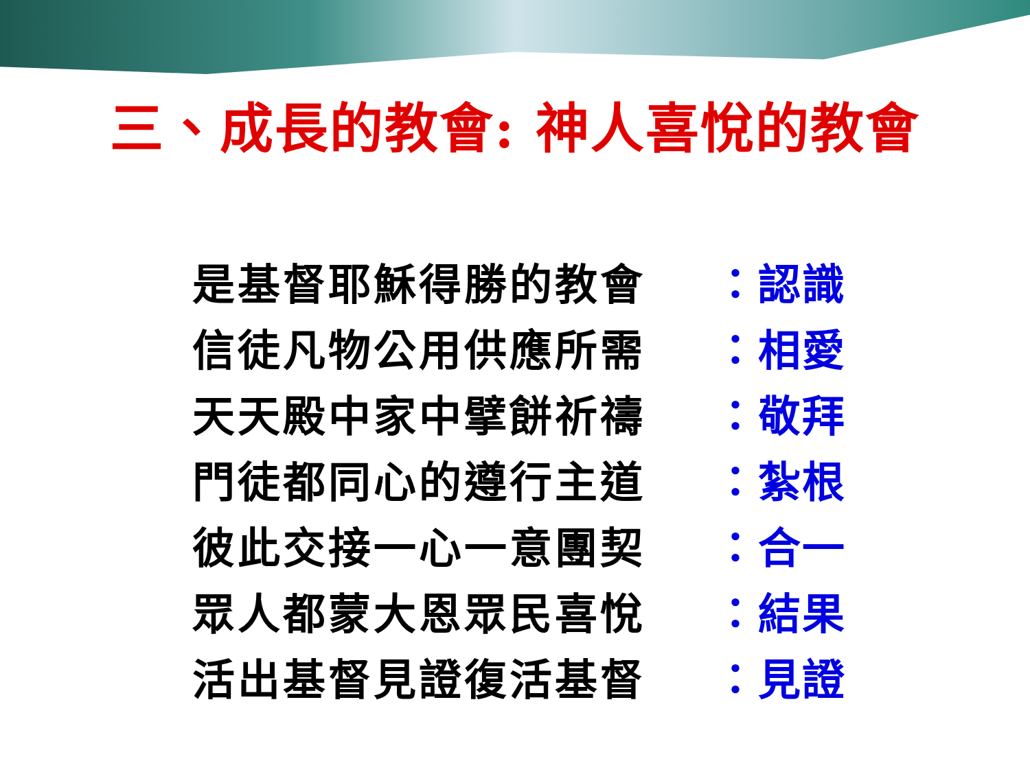三、成長的教會: 神人喜悅的教會
是基督耶穌得勝的教會 ：認識
信徒凡物公用供應所需 ：相愛
天天殿中家中擘餅祈禱 ：敬拜
門徒都同心的遵行主道 ：紮根
彼此交接一心一意團契 ：合一
眾人都蒙大恩眾民喜悅 ：結果
活出基督見證復活基督 ：見證